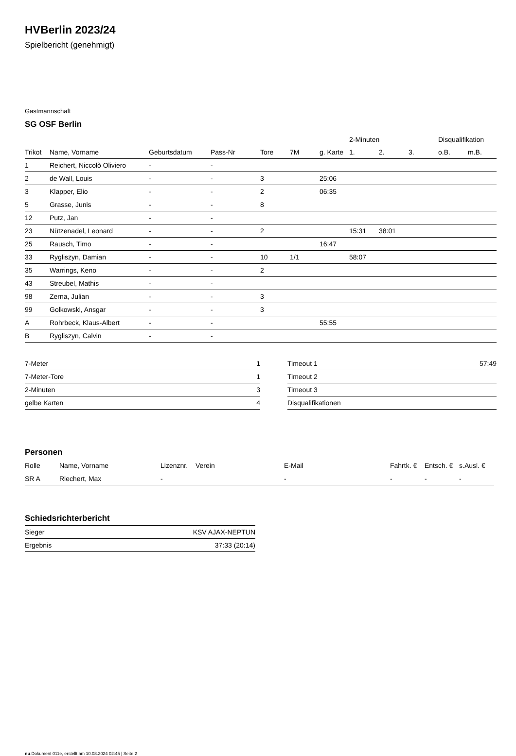HVBerlin 2023/24
Spielbericht (genehmigt)
Gastmannschaft
SG OSF Berlin
| | | | | | | | 2-Minuten | | | Disqualifikation | |
| --- | --- | --- | --- | --- | --- | --- | --- | --- | --- | --- | --- |
| Trikot | Name, Vorname | Geburtsdatum | Pass-Nr | Tore | 7M | g. Karte | 1. | 2. | 3. | o.B. | m.B. |
| 1 | Reichert, Niccolò Oliviero | - | - | | | | | | | | |
| 2 | de Wall, Louis | - | - | 3 | | 25:06 | | | | | |
| 3 | Klapper, Elio | - | - | 2 | | 06:35 | | | | | |
| 5 | Grasse, Junis | - | - | 8 | | | | | | | |
| 12 | Putz, Jan | - | - | | | | | | | | |
| 23 | Nützenadel, Leonard | - | - | 2 | | | 15:31 | 38:01 | | | |
| 25 | Rausch, Timo | - | - | | | 16:47 | | | | | |
| 33 | Rygliszyn, Damian | - | - | 10 | 1/1 | | 58:07 | | | | |
| 35 | Warrings, Keno | - | - | 2 | | | | | | | |
| 43 | Streubel, Mathis | - | - | | | | | | | | |
| 98 | Zerna, Julian | - | - | 3 | | | | | | | |
| 99 | Golkowski, Ansgar | - | - | 3 | | | | | | | |
| A | Rohrbeck, Klaus-Albert | - | - | | | 55:55 | | | | | |
| B | Rygliszyn, Calvin | - | - | | | | | | | | |
| 7-Meter | 1 |
| 7-Meter-Tore | 1 |
| 2-Minuten | 3 |
| gelbe Karten | 4 |
| Timeout 1 | 57:49 |
| Timeout 2 | |
| Timeout 3 | |
| Disqualifikationen | |
Personen
| Rolle | Name, Vorname | Lizenznr. | Verein | E-Mail | Fahrtk. € | Entsch. € | s.Ausl. € |
| --- | --- | --- | --- | --- | --- | --- | --- |
| SR A | Riechert, Max | - | | - | - | - | - |
Schiedsrichterbericht
| Sieger | KSV AJAX-NEPTUN |
| Ergebnis | 37:33 (20:14) |
nu.Dokument 011e, erstellt am 10.08.2024 02:45 | Seite 2